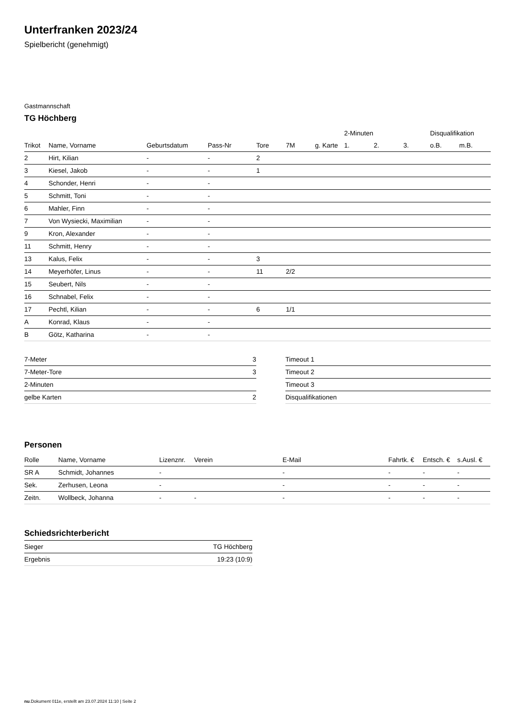Unterfranken 2023/24
Spielbericht (genehmigt)
Gastmannschaft
TG Höchberg
| | | | | | | | 2-Minuten | | | Disqualifikation | |
| --- | --- | --- | --- | --- | --- | --- | --- | --- | --- | --- | --- |
| Trikot | Name, Vorname | Geburtsdatum | Pass-Nr | Tore | 7M | g. Karte | 1. | 2. | 3. | o.B. | m.B. |
| 2 | Hirt, Kilian | - | - | 2 | | | | | | | |
| 3 | Kiesel, Jakob | - | - | 1 | | | | | | | |
| 4 | Schonder, Henri | - | - | | | | | | | | |
| 5 | Schmitt, Toni | - | - | | | | | | | | |
| 6 | Mahler, Finn | - | - | | | | | | | | |
| 7 | Von Wysiecki, Maximilian | - | - | | | | | | | | |
| 9 | Kron, Alexander | - | - | | | | | | | | |
| 11 | Schmitt, Henry | - | - | | | | | | | | |
| 13 | Kalus, Felix | - | - | 3 | | | | | | | |
| 14 | Meyerhöfer, Linus | - | - | 11 | 2/2 | | | | | | |
| 15 | Seubert, Nils | - | - | | | | | | | | |
| 16 | Schnabel, Felix | - | - | | | | | | | | |
| 17 | Pechtl, Kilian | - | - | 6 | 1/1 | | | | | | |
| A | Konrad, Klaus | - | - | | | | | | | | |
| B | Götz, Katharina | - | - | | | | | | | | |
| 7-Meter | 3 |
| 7-Meter-Tore | 3 |
| 2-Minuten | |
| gelbe Karten | 2 |
| Timeout 1 |
| Timeout 2 |
| Timeout 3 |
| Disqualifikationen |
Personen
| Rolle | Name, Vorname | Lizenznr. | Verein | E-Mail | Fahrtk. € | Entsch. € | s.Ausl. € |
| --- | --- | --- | --- | --- | --- | --- | --- |
| SR A | Schmidt, Johannes | - | | - | - | - | - |
| Sek. | Zerhusen, Leona | - | | - | - | - | - |
| Zeitn. | Wollbeck, Johanna | - | - | - | - | - | - |
Schiedsrichterbericht
| Sieger | TG Höchberg |
| Ergebnis | 19:23 (10:9) |
nu.Dokument 011e, erstellt am 23.07.2024 11:10 | Seite 2